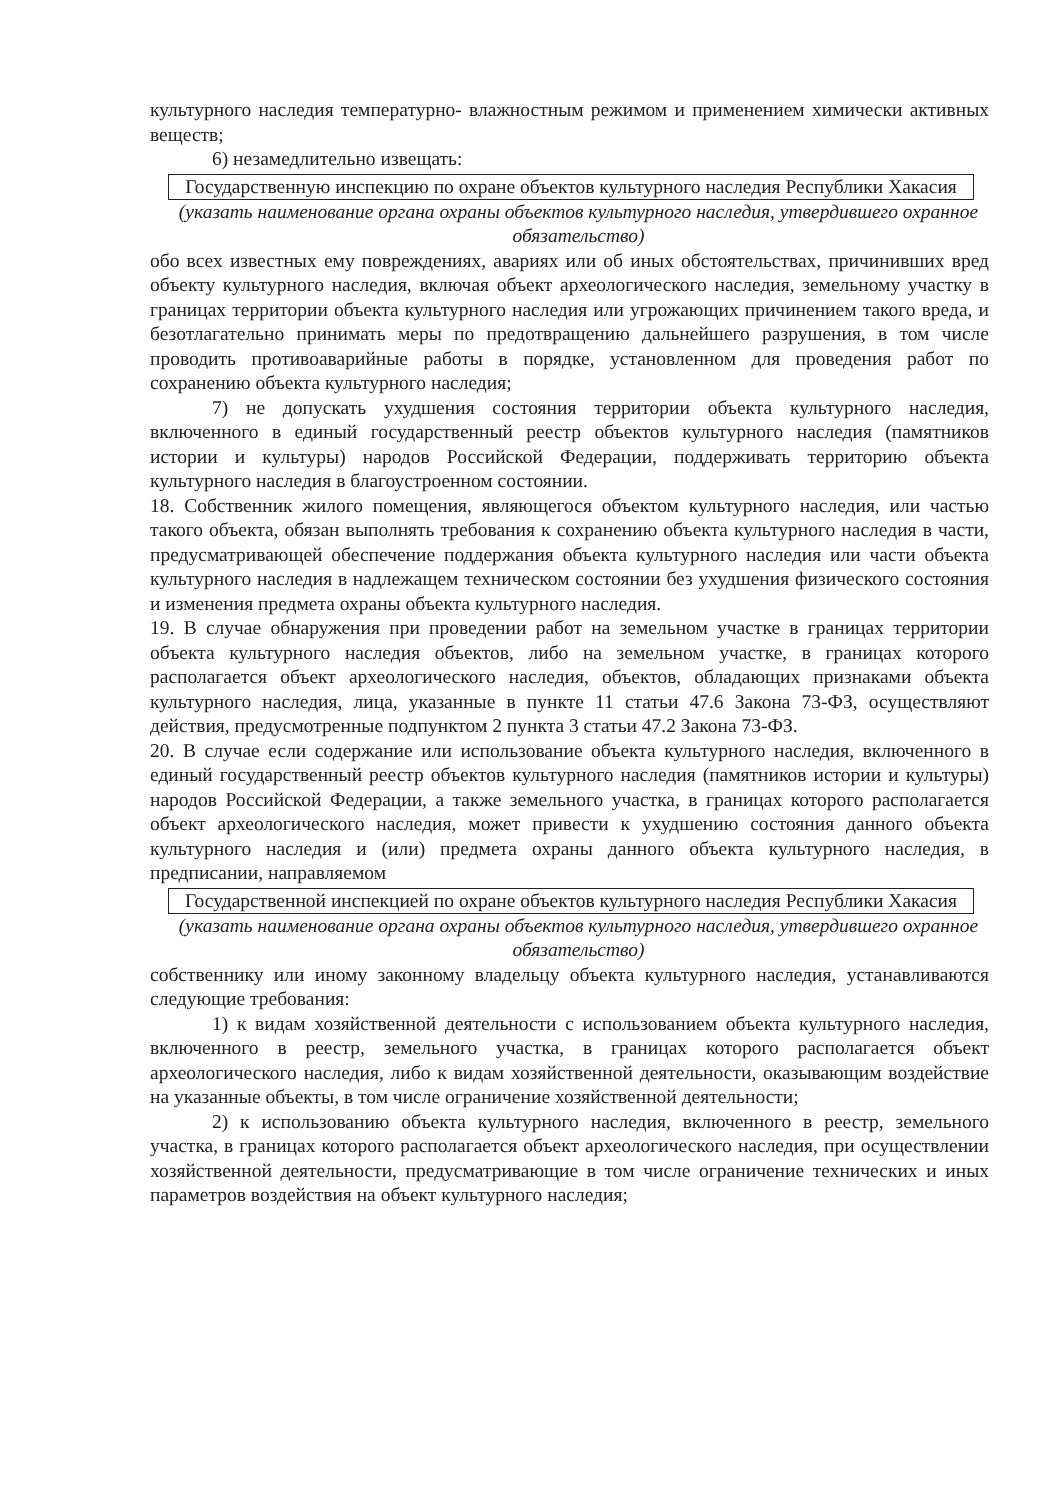культурного наследия температурно- влажностным режимом и применением химически активных веществ;
6) незамедлительно извещать:
Государственную инспекцию по охране объектов культурного наследия Республики Хакасия
(указать наименование органа охраны объектов культурного наследия, утвердившего охранное обязательство)
обо всех известных ему повреждениях, авариях или об иных обстоятельствах, причинивших вред объекту культурного наследия, включая объект археологического наследия, земельному участку в границах территории объекта культурного наследия или угрожающих причинением такого вреда, и безотлагательно принимать меры по предотвращению дальнейшего разрушения, в том числе проводить противоаварийные работы в порядке, установленном для проведения работ по сохранению объекта культурного наследия;
7) не допускать ухудшения состояния территории объекта культурного наследия, включенного в единый государственный реестр объектов культурного наследия (памятников истории и культуры) народов Российской Федерации, поддерживать территорию объекта культурного наследия в благоустроенном состоянии.
18. Собственник жилого помещения, являющегося объектом культурного наследия, или частью такого объекта, обязан выполнять требования к сохранению объекта культурного наследия в части, предусматривающей обеспечение поддержания объекта культурного наследия или части объекта культурного наследия в надлежащем техническом состоянии без ухудшения физического состояния и изменения предмета охраны объекта культурного наследия.
19. В случае обнаружения при проведении работ на земельном участке в границах территории объекта культурного наследия объектов, либо на земельном участке, в границах которого располагается объект археологического наследия, объектов, обладающих признаками объекта культурного наследия, лица, указанные в пункте 11 статьи 47.6 Закона 73-ФЗ, осуществляют действия, предусмотренные подпунктом 2 пункта 3 статьи 47.2 Закона 73-ФЗ.
20. В случае если содержание или использование объекта культурного наследия, включенного в единый государственный реестр объектов культурного наследия (памятников истории и культуры) народов Российской Федерации, а также земельного участка, в границах которого располагается объект археологического наследия, может привести к ухудшению состояния данного объекта культурного наследия и (или) предмета охраны данного объекта культурного наследия, в предписании, направляемом
Государственной инспекцией по охране объектов культурного наследия Республики Хакасия
(указать наименование органа охраны объектов культурного наследия, утвердившего охранное обязательство)
собственнику или иному законному владельцу объекта культурного наследия, устанавливаются следующие требования:
1) к видам хозяйственной деятельности с использованием объекта культурного наследия, включенного в реестр, земельного участка, в границах которого располагается объект археологического наследия, либо к видам хозяйственной деятельности, оказывающим воздействие на указанные объекты, в том числе ограничение хозяйственной деятельности;
2) к использованию объекта культурного наследия, включенного в реестр, земельного участка, в границах которого располагается объект археологического наследия, при осуществлении хозяйственной деятельности, предусматривающие в том числе ограничение технических и иных параметров воздействия на объект культурного наследия;